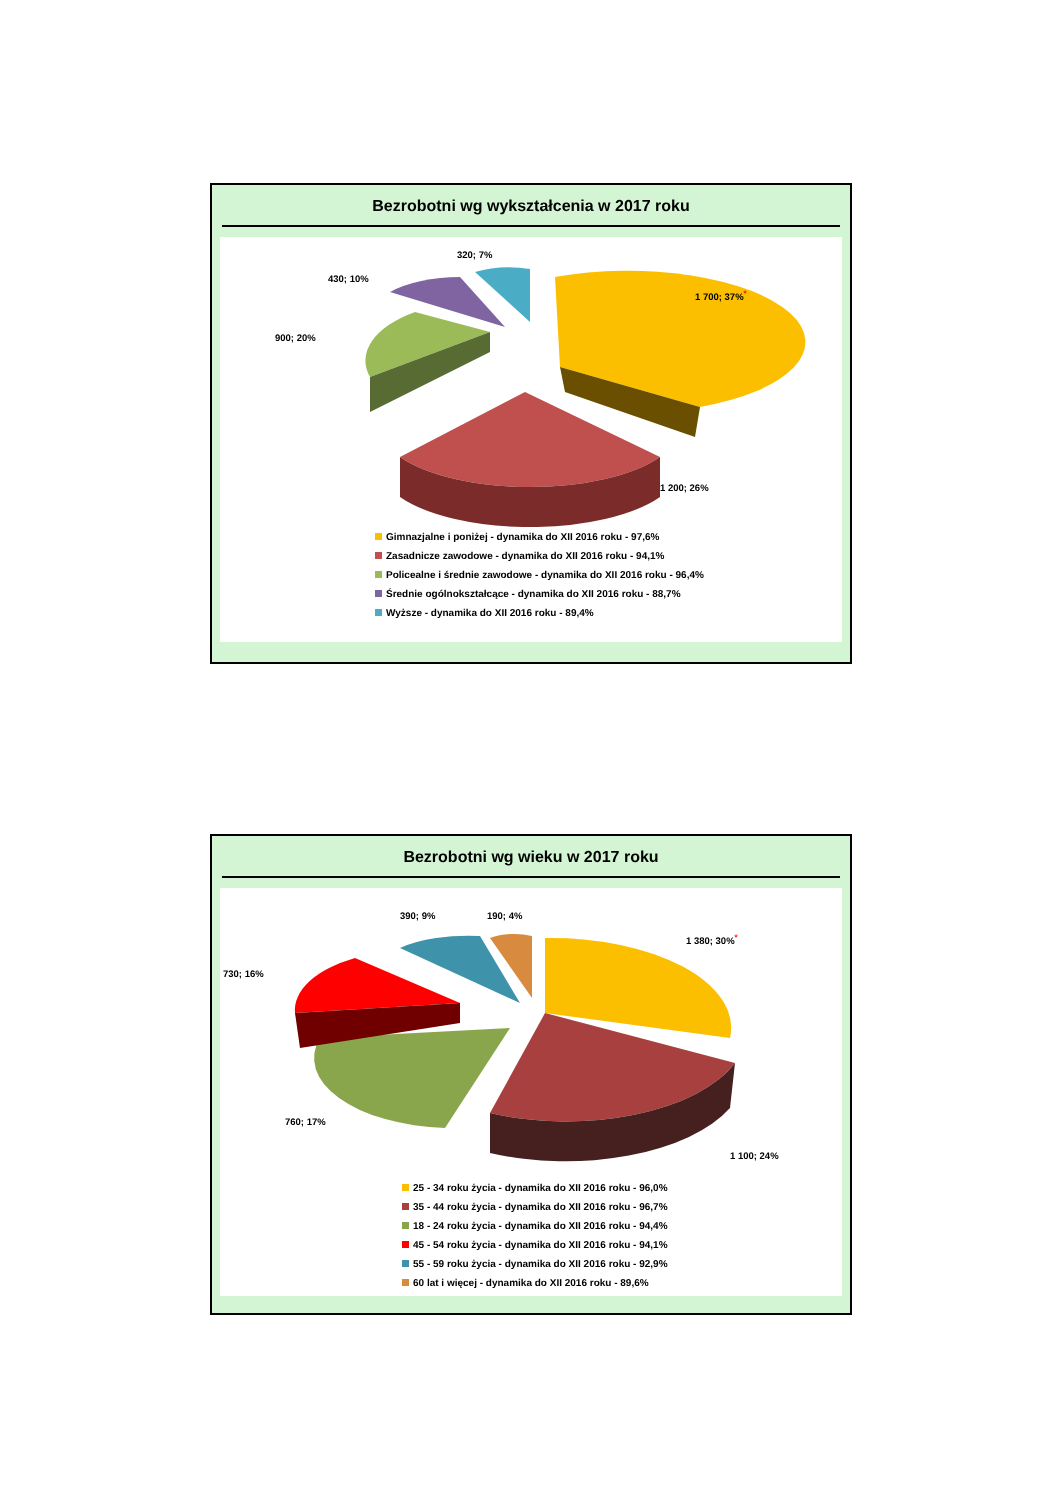Bezrobotni wg wykształcenia w 2017 roku
320; 7%
430; 10%
900; 20%
1 700; 37%<sup>*</sup>
1 200; 26%
Gimnazjalne i poniżej - dynamika do XII 2016 roku - 97,6%
Zasadnicze zawodowe - dynamika do XII 2016 roku - 94,1%
Policealne i średnie zawodowe - dynamika do XII 2016 roku - 96,4%
Średnie ogólnokształcące - dynamika do XII 2016 roku - 88,7%
Wyższe - dynamika do XII 2016 roku - 89,4%
Bezrobotni wg wieku w 2017 roku
390; 9% 190; 4%
730; 16%
1 380; 30%<sup>*</sup>
760; 17%
1 100; 24%
25 - 34 roku życia - dynamika do XII 2016 roku - 96,0%
35 - 44 roku życia - dynamika do XII 2016 roku - 96,7%
18 - 24 roku życia - dynamika do XII 2016 roku - 94,4%
45 - 54 roku życia - dynamika do XII 2016 roku - 94,1%
55 - 59 roku życia - dynamika do XII 2016 roku - 92,9%
60 lat i więcej - dynamika do XII 2016 roku - 89,6%